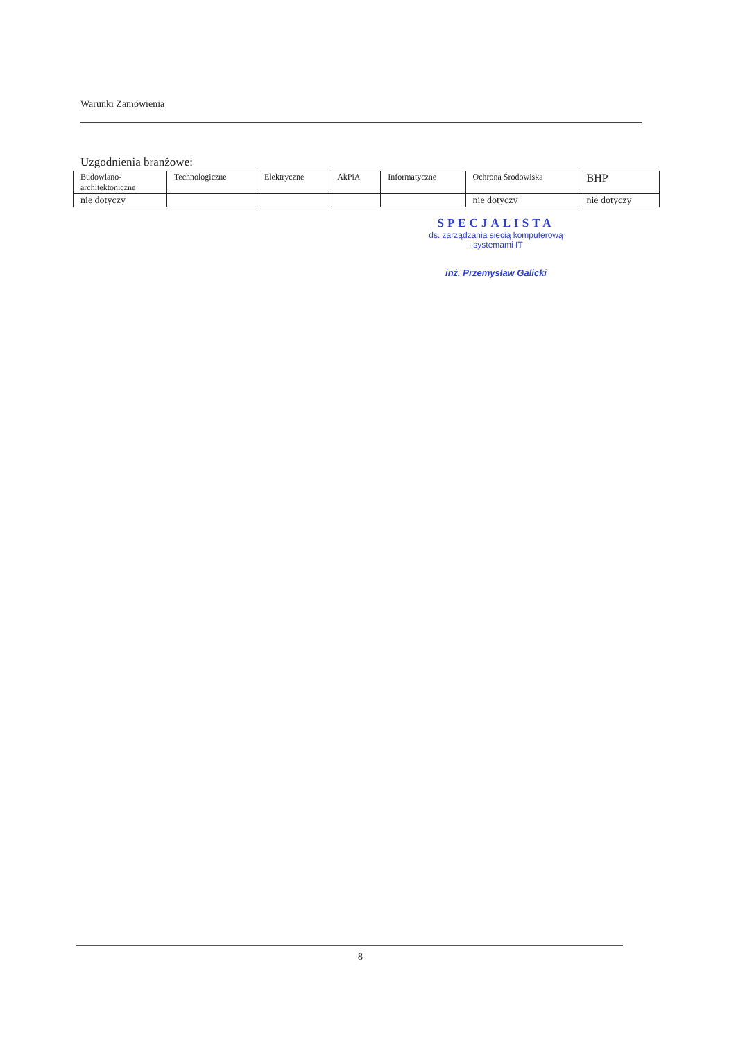Warunki Zamówienia
Uzgodnienia branżowe:
| Budowlano- architektoniczne | Technologiczne | Elektryczne | AkPiA | Informatyczne | Ochrona Środowiska | BHP |
| nie dotyczy | | | | | nie dotyczy | nie dotyczy |
SPECJALISTA
ds. zarządzania siecią komputerową
i systemami IT
inż. Przemysław Galicki
8